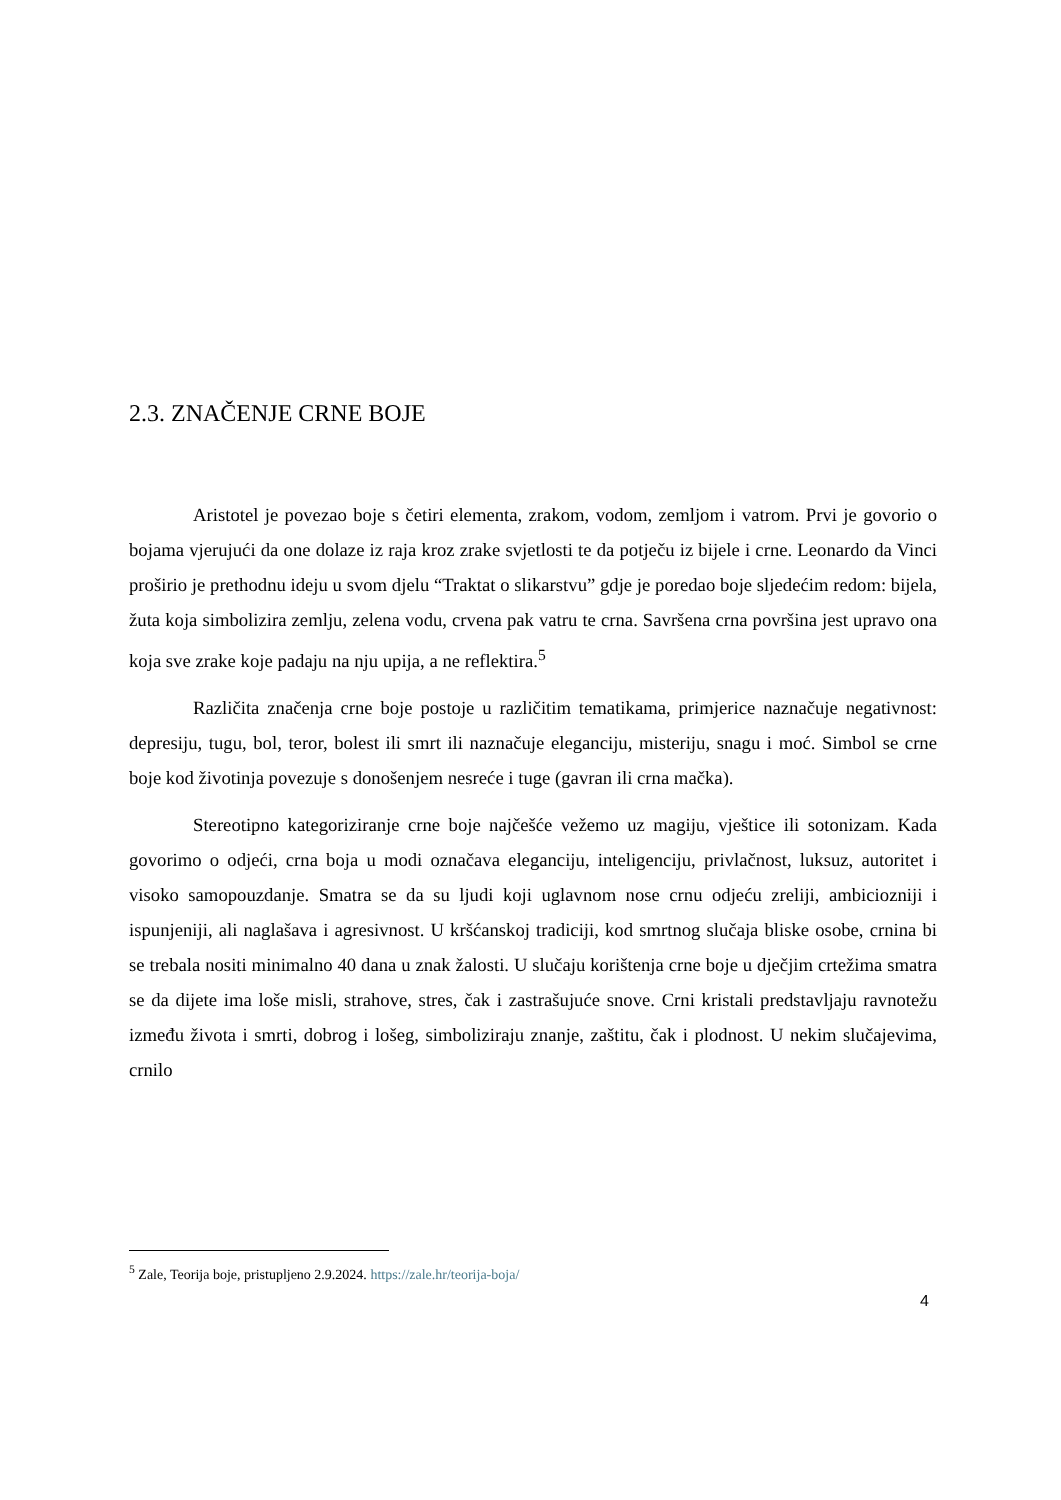2.3. ZNAČENJE CRNE BOJE
Aristotel je povezao boje s četiri elementa, zrakom, vodom, zemljom i vatrom. Prvi je govorio o bojama vjerujući da one dolaze iz raja kroz zrake svjetlosti te da potječu iz bijele i crne. Leonardo da Vinci proširio je prethodnu ideju u svom djelu “Traktat o slikarstvu” gdje je poredao boje sljedećim redom: bijela, žuta koja simbolizira zemlju, zelena vodu, crvena pak vatru te crna. Savršena crna površina jest upravo ona koja sve zrake koje padaju na nju upija, a ne reflektira.<sup>5</sup>
Različita značenja crne boje postoje u različitim tematikama, primjerice naznačuje negativnost: depresiju, tugu, bol, teror, bolest ili smrt ili naznačuje eleganciju, misteriju, snagu i moć. Simbol se crne boje kod životinja povezuje s donošenjem nesreće i tuge (gavran ili crna mačka).
Stereotipno kategoriziranje crne boje najčešće vežemo uz magiju, vještice ili sotonizam. Kada govorimo o odjeći, crna boja u modi označava eleganciju, inteligenciju, privlačnost, luksuz, autoritet i visoko samopouzdanje. Smatra se da su ljudi koji uglavnom nose crnu odjeću zreliji, ambiciozniji i ispunjeniji, ali naglašava i agresivnost. U kršćanskoj tradiciji, kod smrtnog slučaja bliske osobe, crnina bi se trebala nositi minimalno 40 dana u znak žalosti. U slučaju korištenja crne boje u dječjim crtežima smatra se da dijete ima loše misli, strahove, stres, čak i zastrašujuće snove. Crni kristali predstavljaju ravnotežu između života i smrti, dobrog i lošeg, simboliziraju znanje, zaštitu, čak i plodnost. U nekim slučajevima, crnilo
<sup>5</sup> Zale, Teorija boje, pristupljeno 2.9.2024. https://zale.hr/teorija-boja/
4